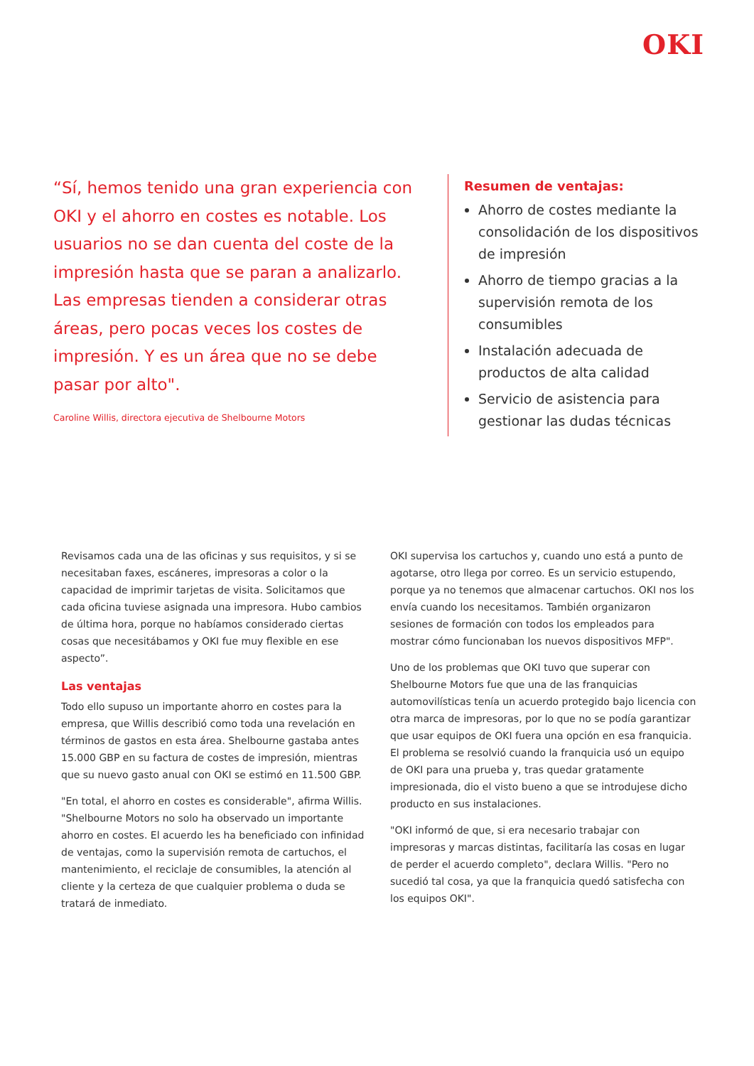OKI
“Sí, hemos tenido una gran experiencia con OKI y el ahorro en costes es notable. Los usuarios no se dan cuenta del coste de la impresión hasta que se paran a analizarlo. Las empresas tienden a considerar otras áreas, pero pocas veces los costes de impresión. Y es un área que no se debe pasar por alto".
Caroline Willis, directora ejecutiva de Shelbourne Motors
Resumen de ventajas:
Ahorro de costes mediante la consolidación de los dispositivos de impresión
Ahorro de tiempo gracias a la supervisión remota de los consumibles
Instalación adecuada de productos de alta calidad
Servicio de asistencia para gestionar las dudas técnicas
Revisamos cada una de las oficinas y sus requisitos, y si se necesitaban faxes, escáneres, impresoras a color o la capacidad de imprimir tarjetas de visita. Solicitamos que cada oficina tuviese asignada una impresora. Hubo cambios de última hora, porque no habíamos considerado ciertas cosas que necesitábamos y OKI fue muy flexible en ese aspecto”.
Las ventajas
Todo ello supuso un importante ahorro en costes para la empresa, que Willis describió como toda una revelación en términos de gastos en esta área. Shelbourne gastaba antes 15.000 GBP en su factura de costes de impresión, mientras que su nuevo gasto anual con OKI se estimó en 11.500 GBP.
"En total, el ahorro en costes es considerable", afirma Willis. "Shelbourne Motors no solo ha observado un importante ahorro en costes. El acuerdo les ha beneficiado con infinidad de ventajas, como la supervisión remota de cartuchos, el mantenimiento, el reciclaje de consumibles, la atención al cliente y la certeza de que cualquier problema o duda se tratará de inmediato.
OKI supervisa los cartuchos y, cuando uno está a punto de agotarse, otro llega por correo. Es un servicio estupendo, porque ya no tenemos que almacenar cartuchos. OKI nos los envía cuando los necesitamos. También organizaron sesiones de formación con todos los empleados para mostrar cómo funcionaban los nuevos dispositivos MFP".
Uno de los problemas que OKI tuvo que superar con Shelbourne Motors fue que una de las franquicias automovilísticas tenía un acuerdo protegido bajo licencia con otra marca de impresoras, por lo que no se podía garantizar que usar equipos de OKI fuera una opción en esa franquicia. El problema se resolvió cuando la franquicia usó un equipo de OKI para una prueba y, tras quedar gratamente impresionada, dio el visto bueno a que se introdujese dicho producto en sus instalaciones.
"OKI informó de que, si era necesario trabajar con impresoras y marcas distintas, facilitaría las cosas en lugar de perder el acuerdo completo", declara Willis. "Pero no sucedió tal cosa, ya que la franquicia quedó satisfecha con los equipos OKI".